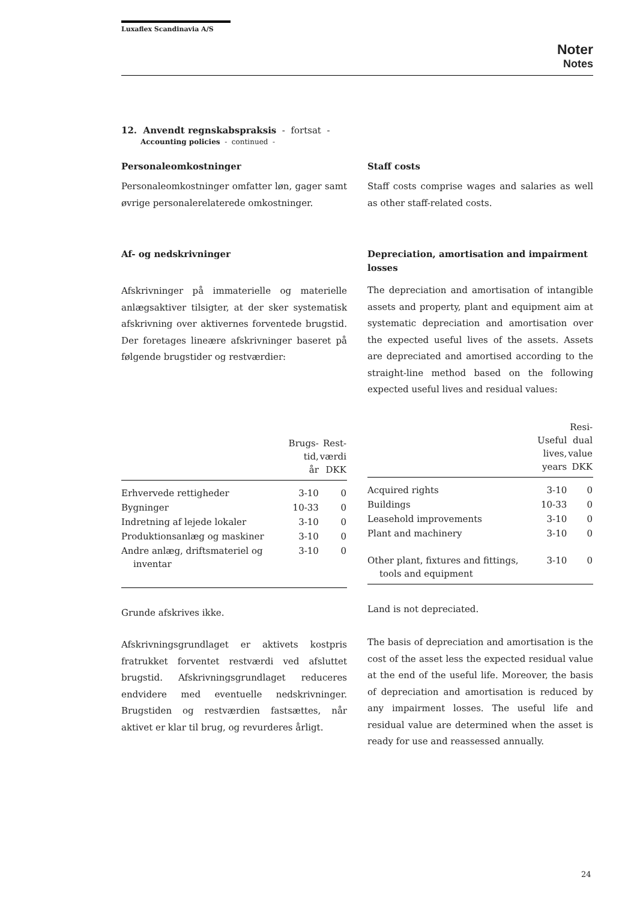Luxaflex Scandinavia A/S
Noter
Notes
12. Anvendt regnskabspraksis - fortsat -
Accounting policies - continued -
Personaleomkostninger
Personaleomkostninger omfatter løn, gager samt øvrige personalerelaterede omkostninger.
Af- og nedskrivninger
Afskrivninger på immaterielle og materielle anlægsaktiver tilsigter, at der sker systematisk afskrivning over aktivernes forventede brugstid. Der foretages lineære afskrivninger baseret på følgende brugstider og restværdier:
| | Brugs- tid, år | Rest- værdi DKK |
| --- | --- | --- |
| Erhvervede rettigheder | 3-10 | 0 |
| Bygninger | 10-33 | 0 |
| Indretning af lejede lokaler | 3-10 | 0 |
| Produktionsanlæg og maskiner | 3-10 | 0 |
| Andre anlæg, driftsmateriel og inventar | 3-10 | 0 |
Grunde afskrives ikke.
Afskrivningsgrundlaget er aktivets kostpris fratrukket forventet restværdi ved afsluttet brugstid. Afskrivningsgrundlaget reduceres endvidere med eventuelle nedskrivninger. Brugstiden og restværdien fastsættes, når aktivet er klar til brug, og revurderes årligt.
Staff costs
Staff costs comprise wages and salaries as well as other staff-related costs.
Depreciation, amortisation and impairment losses
The depreciation and amortisation of intangible assets and property, plant and equipment aim at systematic depreciation and amortisation over the expected useful lives of the assets. Assets are depreciated and amortised according to the straight-line method based on the following expected useful lives and residual values:
| | Useful lives, years | Resi- dual value DKK |
| --- | --- | --- |
| Acquired rights | 3-10 | 0 |
| Buildings | 10-33 | 0 |
| Leasehold improvements | 3-10 | 0 |
| Plant and machinery | 3-10 | 0 |
| Other plant, fixtures and fittings, tools and equipment | 3-10 | 0 |
Land is not depreciated.
The basis of depreciation and amortisation is the cost of the asset less the expected residual value at the end of the useful life. Moreover, the basis of depreciation and amortisation is reduced by any impairment losses. The useful life and residual value are determined when the asset is ready for use and reassessed annually.
24